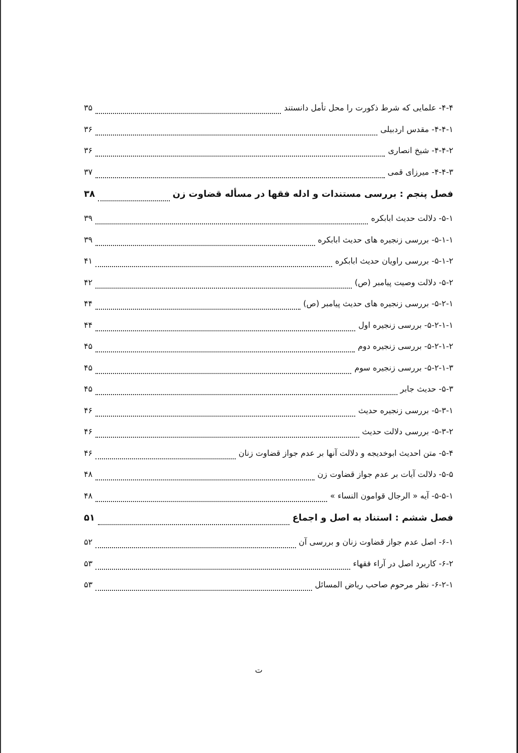۴-۴- علمایی که شرط ذکورت را محل تأمل دانستند ۳۵
۴-۴-۱- مقدس اردبیلی ۳۶
۴-۴-۲- شیخ انصاری ۳۶
۴-۴-۳- میرزای قمی ۳۷
فصل پنجم : بررسی مستندات و ادله فقها در مسأله قضاوت زن ۳۸
۵-۱- دلالت حدیث ابابکره ۳۹
۵-۱-۱- بررسی زنجیره های حدیث ابابکره ۳۹
۵-۱-۲- بررسی راویان حدیث ابابکره ۴۱
۵-۲- دلالت وصیت پیامبر (ص) ۴۲
۵-۲-۱- بررسی زنجیره های حدیث پیامبر (ص) ۴۴
۵-۲-۱-۱- بررسی زنجیره اول ۴۴
۵-۲-۱-۲- بررسی زنجیره دوم ۴۵
۵-۲-۱-۳- بررسی زنجیره سوم ۴۵
۵-۳- حدیث جابر ۴۵
۵-۳-۱- بررسی زنجیره حدیث ۴۶
۵-۳-۲- بررسی دلالت حدیث ۴۶
۵-۴- متن احدیث ابوخدیجه و دلالت آنها بر عدم جواز قضاوت زنان ۴۶
۵-۵- دلالت آیات بر عدم جواز قضاوت زن ۴۸
۵-۵-۱- آیه « الرجال قوامون النساء » ۴۸
فصل ششم : استناد به اصل و اجماع ۵۱
۶-۱- اصل عدم جواز قضاوت زنان و بررسی آن ۵۲
۶-۲- کاربرد اصل در آراء فقهاء ۵۳
۶-۲-۱- نظر مرحوم صاحب ریاض المسائل ۵۳
ت